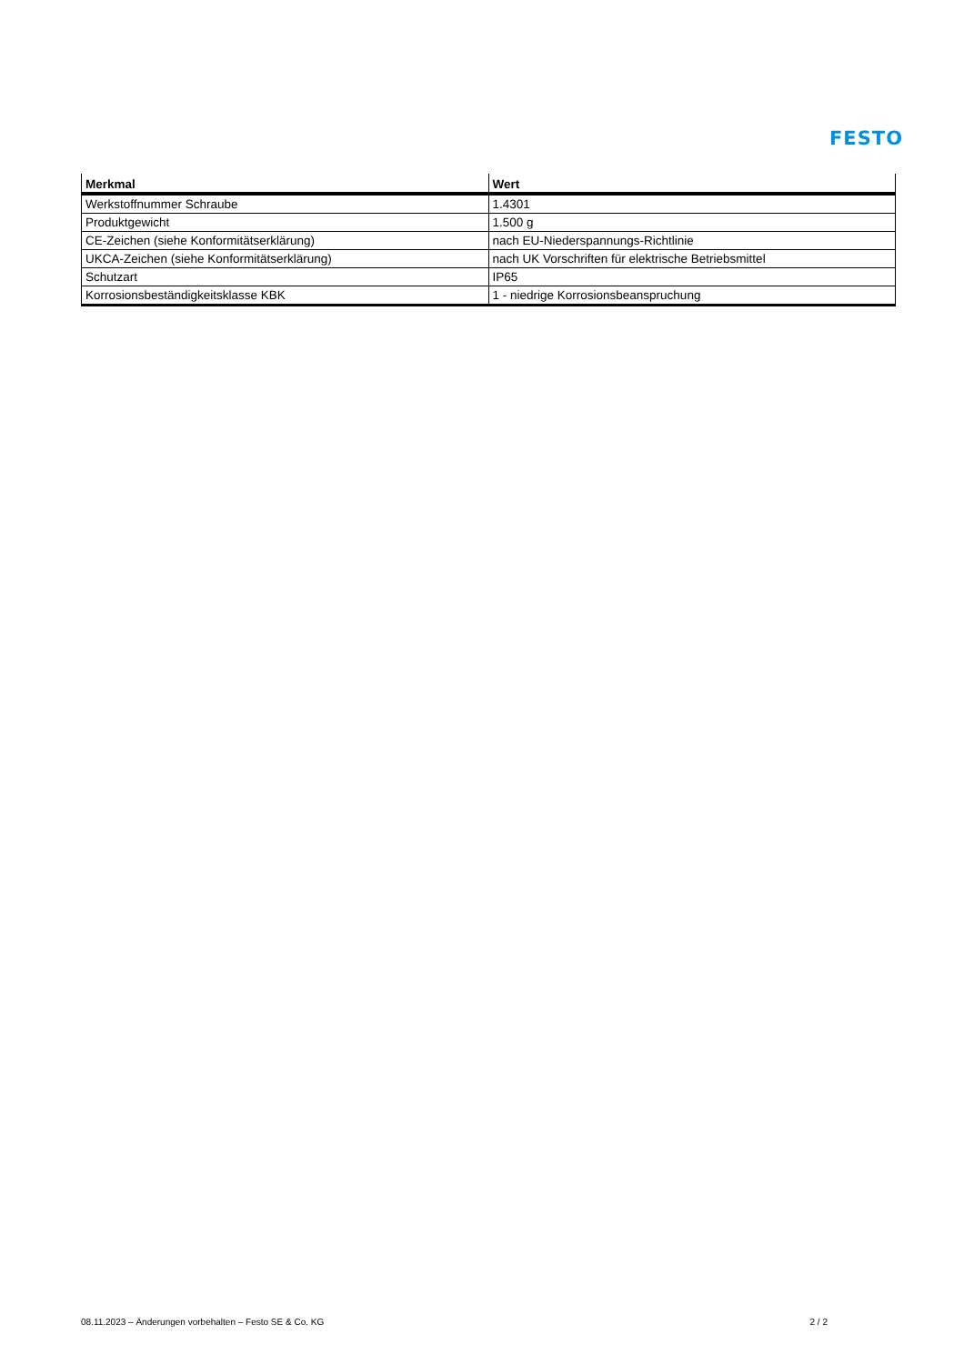FESTO
| Merkmal | Wert |
| --- | --- |
| Werkstoffnummer Schraube | 1.4301 |
| Produktgewicht | 1.500 g |
| CE-Zeichen (siehe Konformitätserklärung) | nach EU-Niederspannungs-Richtlinie |
| UKCA-Zeichen (siehe Konformitätserklärung) | nach UK Vorschriften für elektrische Betriebsmittel |
| Schutzart | IP65 |
| Korrosionsbeständigkeitsklasse KBK | 1 - niedrige Korrosionsbeanspruchung |
08.11.2023 – Änderungen vorbehalten – Festo SE & Co. KG 2 / 2